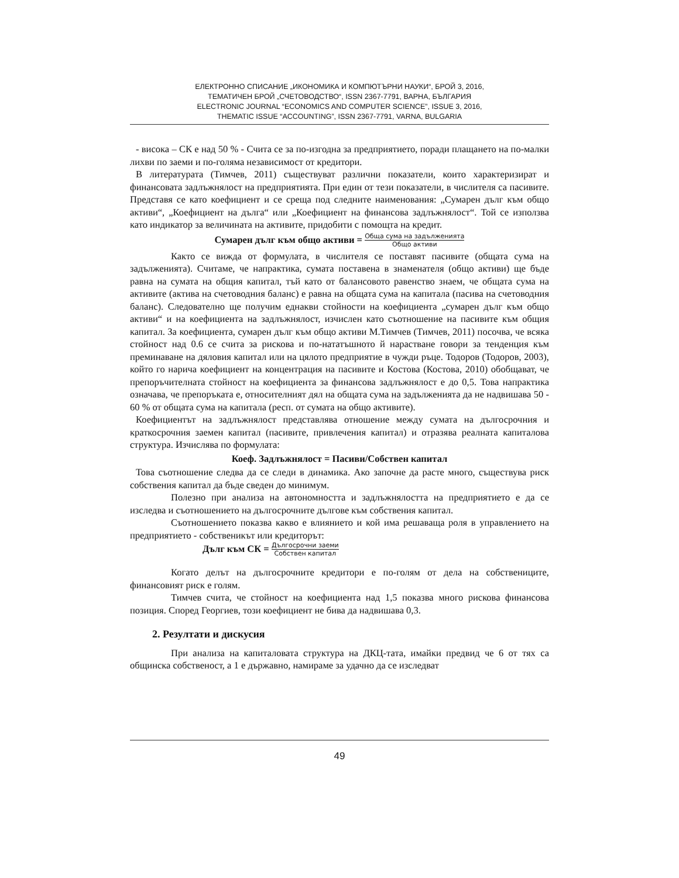ЕЛЕКТРОННО СПИСАНИЕ „ИКОНОМИКА И КОМПЮТЪРНИ НАУКИ“, БРОЙ 3, 2016,
ТЕМАТИЧЕН БРОЙ „СЧЕТОВОДСТВО“, ISSN 2367-7791, ВАРНА, БЪЛГАРИЯ
ELECTRONIC JOURNAL “ECONOMICS AND COMPUTER SCIENCE”, ISSUE 3, 2016,
THEMATIC ISSUE “ACCOUNTING”, ISSN 2367-7791, VARNA, BULGARIA
- висока – СК е над 50 % - Счита се за по-изгодна за предприятието, поради плащането на по-малки лихви по заеми и по-голяма независимост от кредитори.
В литературата (Тимчев, 2011) съществуват различни показатели, които характеризират и финансовата задлъжнялост на предприятията. При един от тези показатели, в числителя са пасивите. Представя се като коефициент и се среща под следните наименования: „Сумарен дълг към общо активи“, „Коефициент на дълга“ или „Коефициент на финансова задлъжнялост“. Той се използва като индикатор за величината на активите, придобити с помощта на кредит.
Сумарен дълг към общо активи = Обща сума на задълженията
Общо активи
Както се вижда от формулата, в числителя се поставят пасивите (общата сума на задълженията). Считаме, че напрактика, сумата поставена в знаменателя (общо активи) ще бъде равна на сумата на общия капитал, тъй като от балансовото равенство знаем, че общата сума на активите (актива на счетоводния баланс) е равна на общата сума на капитала (пасива на счетоводния баланс). Следователно ще получим еднакви стойности на коефициента „сумарен дълг към общо активи“ и на коефициента на задлъжнялост, изчислен като съотношение на пасивите към общия капитал. За коефициента, сумарен дълг към общо активи М.Тимчев (Тимчев, 2011) посочва, че всяка стойност над 0.6 се счита за рискова и по-нататъшното й нарастване говори за тенденция към преминаване на дяловия капитал или на цялото предприятие в чужди ръце. Тодоров (Тодоров, 2003), който го нарича коефициент на концентрация на пасивите и Костова (Костова, 2010) обобщават, че препоръчителната стойност на коефициента за финансова задлъжнялост е до 0,5. Това напрактика означава, че препоръката е, относителният дял на общата сума на задълженията да не надвишава 50 - 60 % от общата сума на капитала (респ. от сумата на общо активите).
Коефициентът на задлъжнялост представлява отношение между сумата на дългосрочния и краткосрочния заемен капитал (пасивите, привлечения капитал) и отразява реалната капиталова структура. Изчислява по формулата:
Коеф. Задлъжнялост = Пасиви/Собствен капитал
Това съотношение следва да се следи в динамика. Ако започне да расте много, съществува риск собствения капитал да бъде сведен до минимум.
Полезно при анализа на автономността и задлъжнялостта на предприятието е да се изследва и съотношението на дългосрочните дългове към собствения капитал.
Съотношението показва какво е влиянието и кой има решаваща роля в управлението на предприятието - собственикът или кредиторът:
Дълг към СК = Дългосрочни заеми
Собствен капитал
Когато делът на дългосрочните кредитори е по-голям от дела на собствениците, финансовият риск е голям.
Тимчев счита, че стойност на коефициента над 1,5 показва много рискова финансова позиция. Според Георгиев, този коефициент не бива да надвишава 0,3.
2. Резултати и дискусия
При анализа на капиталовата структура на ДКЦ-тата, имайки предвид че 6 от тях са общинска собственост, а 1 е държавно, намираме за удачно да се изследват
49